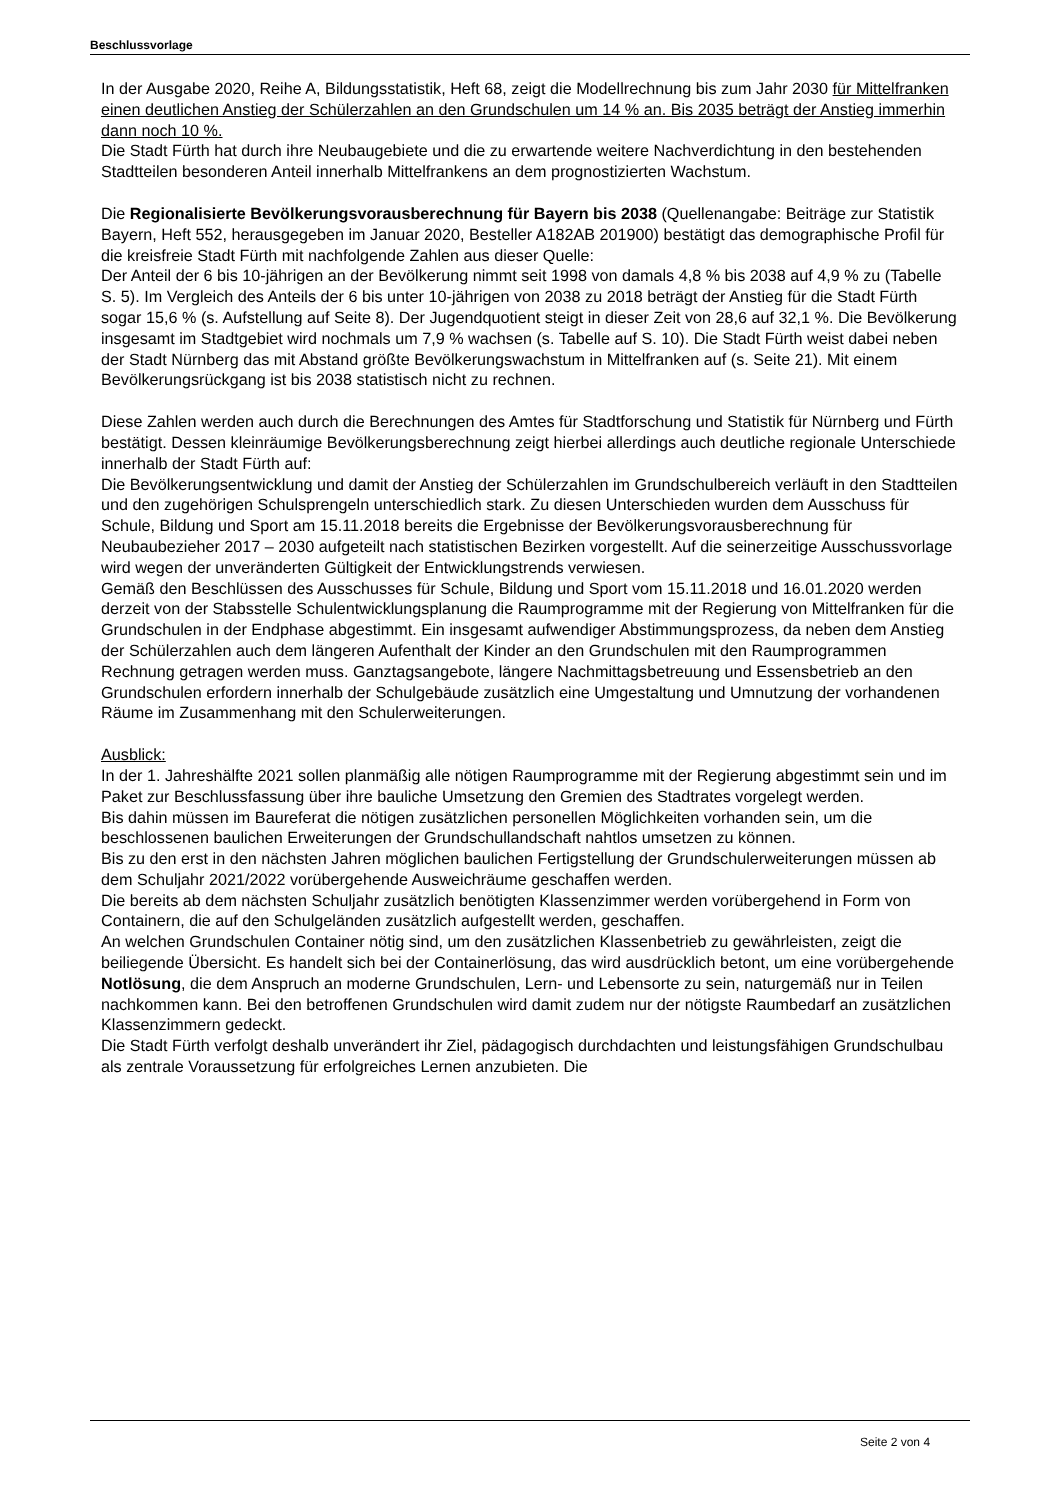Beschlussvorlage
In der Ausgabe 2020, Reihe A, Bildungsstatistik, Heft 68, zeigt die Modellrechnung bis zum Jahr 2030 für Mittelfranken einen deutlichen Anstieg der Schülerzahlen an den Grundschulen um 14 % an. Bis 2035 beträgt der Anstieg immerhin dann noch 10 %.
Die Stadt Fürth hat durch ihre Neubaugebiete und die zu erwartende weitere Nachverdichtung in den bestehenden Stadtteilen besonderen Anteil innerhalb Mittelfrankens an dem prognostizierten Wachstum.
Die Regionalisierte Bevölkerungsvorausberechnung für Bayern bis 2038 (Quellenangabe: Beiträge zur Statistik Bayern, Heft 552, herausgegeben im Januar 2020, Besteller A182AB 201900) bestätigt das demographische Profil für die kreisfreie Stadt Fürth mit nachfolgende Zahlen aus dieser Quelle:
Der Anteil der 6 bis 10-jährigen an der Bevölkerung nimmt seit 1998 von damals 4,8 % bis 2038 auf 4,9 % zu (Tabelle S. 5). Im Vergleich des Anteils der 6 bis unter 10-jährigen von 2038 zu 2018 beträgt der Anstieg für die Stadt Fürth sogar 15,6 % (s. Aufstellung auf Seite 8). Der Jugendquotient steigt in dieser Zeit von 28,6 auf 32,1 %. Die Bevölkerung insgesamt im Stadtgebiet wird nochmals um 7,9 % wachsen (s. Tabelle auf S. 10). Die Stadt Fürth weist dabei neben der Stadt Nürnberg das mit Abstand größte Bevölkerungswachstum in Mittelfranken auf (s. Seite 21). Mit einem Bevölkerungsrückgang ist bis 2038 statistisch nicht zu rechnen.
Diese Zahlen werden auch durch die Berechnungen des Amtes für Stadtforschung und Statistik für Nürnberg und Fürth bestätigt. Dessen kleinräumige Bevölkerungsberechnung zeigt hierbei allerdings auch deutliche regionale Unterschiede innerhalb der Stadt Fürth auf:
Die Bevölkerungsentwicklung und damit der Anstieg der Schülerzahlen im Grundschulbereich verläuft in den Stadtteilen und den zugehörigen Schulsprengeln unterschiedlich stark. Zu diesen Unterschieden wurden dem Ausschuss für Schule, Bildung und Sport am 15.11.2018 bereits die Ergebnisse der Bevölkerungsvorausberechnung für Neubaubezieher 2017 – 2030 aufgeteilt nach statistischen Bezirken vorgestellt. Auf die seinerzeitige Ausschussvorlage wird wegen der unveränderten Gültigkeit der Entwicklungstrends verwiesen.
Gemäß den Beschlüssen des Ausschusses für Schule, Bildung und Sport vom 15.11.2018 und 16.01.2020 werden derzeit von der Stabsstelle Schulentwicklungsplanung die Raumprogramme mit der Regierung von Mittelfranken für die Grundschulen in der Endphase abgestimmt. Ein insgesamt aufwendiger Abstimmungsprozess, da neben dem Anstieg der Schülerzahlen auch dem längeren Aufenthalt der Kinder an den Grundschulen mit den Raumprogrammen Rechnung getragen werden muss. Ganztagsangebote, längere Nachmittagsbetreuung und Essensbetrieb an den Grundschulen erfordern innerhalb der Schulgebäude zusätzlich eine Umgestaltung und Umnutzung der vorhandenen Räume im Zusammenhang mit den Schulerweiterungen.
Ausblick:
In der 1. Jahreshälfte 2021 sollen planmäßig alle nötigen Raumprogramme mit der Regierung abgestimmt sein und im Paket zur Beschlussfassung über ihre bauliche Umsetzung den Gremien des Stadtrates vorgelegt werden.
Bis dahin müssen im Baureferat die nötigen zusätzlichen personellen Möglichkeiten vorhanden sein, um die beschlossenen baulichen Erweiterungen der Grundschullandschaft nahtlos umsetzen zu können.
Bis zu den erst in den nächsten Jahren möglichen baulichen Fertigstellung der Grundschulerweiterungen müssen ab dem Schuljahr 2021/2022 vorübergehende Ausweichräume geschaffen werden.
Die bereits ab dem nächsten Schuljahr zusätzlich benötigten Klassenzimmer werden vorübergehend in Form von Containern, die auf den Schulgeländen zusätzlich aufgestellt werden, geschaffen.
An welchen Grundschulen Container nötig sind, um den zusätzlichen Klassenbetrieb zu gewährleisten, zeigt die beiliegende Übersicht. Es handelt sich bei der Containerlösung, das wird ausdrücklich betont, um eine vorübergehende Notlösung, die dem Anspruch an moderne Grundschulen, Lern- und Lebensorte zu sein, naturgemäß nur in Teilen nachkommen kann. Bei den betroffenen Grundschulen wird damit zudem nur der nötigste Raumbedarf an zusätzlichen Klassenzimmern gedeckt.
Die Stadt Fürth verfolgt deshalb unverändert ihr Ziel, pädagogisch durchdachten und leistungsfähigen Grundschulbau als zentrale Voraussetzung für erfolgreiches Lernen anzubieten. Die
Seite 2 von 4